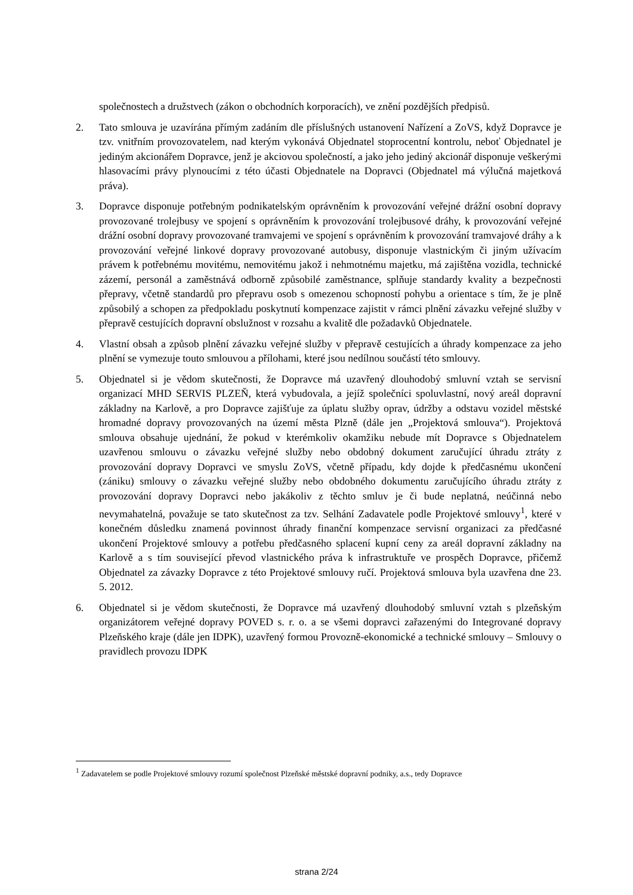společnostech a družstvech (zákon o obchodních korporacích), ve znění pozdějších předpisů.
2. Tato smlouva je uzavírána přímým zadáním dle příslušných ustanovení Nařízení a ZoVS, když Dopravce je tzv. vnitřním provozovatelem, nad kterým vykonává Objednatel stoprocentní kontrolu, neboť Objednatel je jediným akcionářem Dopravce, jenž je akciovou společností, a jako jeho jediný akcionář disponuje veškerými hlasovacími právy plynoucími z této účasti Objednatele na Dopravci (Objednatel má výlučná majetková práva).
3. Dopravce disponuje potřebným podnikatelským oprávněním k provozování veřejné drážní osobní dopravy provozované trolejbusy ve spojení s oprávněním k provozování trolejbusové dráhy, k provozování veřejné drážní osobní dopravy provozované tramvajemi ve spojení s oprávněním k provozování tramvajové dráhy a k provozování veřejné linkové dopravy provozované autobusy, disponuje vlastnickým či jiným užívacím právem k potřebnému movitému, nemovitému jakož i nehmotnému majetku, má zajištěna vozidla, technické zázemí, personál a zaměstnává odborně způsobilé zaměstnance, splňuje standardy kvality a bezpečnosti přepravy, včetně standardů pro přepravu osob s omezenou schopností pohybu a orientace s tím, že je plně způsobilý a schopen za předpokladu poskytnutí kompenzace zajistit v rámci plnění závazku veřejné služby v přepravě cestujících dopravní obslužnost v rozsahu a kvalitě dle požadavků Objednatele.
4. Vlastní obsah a způsob plnění závazku veřejné služby v přepravě cestujících a úhrady kompenzace za jeho plnění se vymezuje touto smlouvou a přílohami, které jsou nedílnou součástí této smlouvy.
5. Objednatel si je vědom skutečnosti, že Dopravce má uzavřený dlouhodobý smluvní vztah se servisní organizací MHD SERVIS PLZEŇ, která vybudovala, a jejíž společníci spoluvlastní, nový areál dopravní základny na Karlově, a pro Dopravce zajišťuje za úplatu služby oprav, údržby a odstavu vozidel městské hromadné dopravy provozovaných na území města Plzně (dále jen „Projektová smlouva“). Projektová smlouva obsahuje ujednání, že pokud v kterémkoliv okamžiku nebude mít Dopravce s Objednatelem uzavřenou smlouvu o závazku veřejné služby nebo obdobný dokument zaručující úhradu ztráty z provozování dopravy Dopravci ve smyslu ZoVS, včetně případu, kdy dojde k předčasnému ukončení (zániku) smlouvy o závazku veřejné služby nebo obdobného dokumentu zaručujícího úhradu ztráty z provozování dopravy Dopravci nebo jakákoliv z těchto smluv je či bude neplatná, neúčinná nebo nevymahatelná, považuje se tato skutečnost za tzv. Selhání Zadavatele podle Projektové smlouvy<sup>1</sup>, které v konečném důsledku znamená povinnost úhrady finanční kompenzace servisní organizaci za předčasné ukončení Projektové smlouvy a potřebu předčasného splacení kupní ceny za areál dopravní základny na Karlově a s tím související převod vlastnického práva k infrastruktuře ve prospěch Dopravce, přičemž Objednatel za závazky Dopravce z této Projektové smlouvy ručí. Projektová smlouva byla uzavřena dne 23. 5. 2012.
6. Objednatel si je vědom skutečnosti, že Dopravce má uzavřený dlouhodobý smluvní vztah s plzeňským organizátorem veřejné dopravy POVED s. r. o. a se všemi dopravci zařazenými do Integrované dopravy Plzeňského kraje (dále jen IDPK), uzavřený formou Provozně-ekonomické a technické smlouvy – Smlouvy o pravidlech provozu IDPK
<sup>1</sup> Zadavatelem se podle Projektové smlouvy rozumí společnost Plzeňské městské dopravní podniky, a.s., tedy Dopravce
strana 2/24